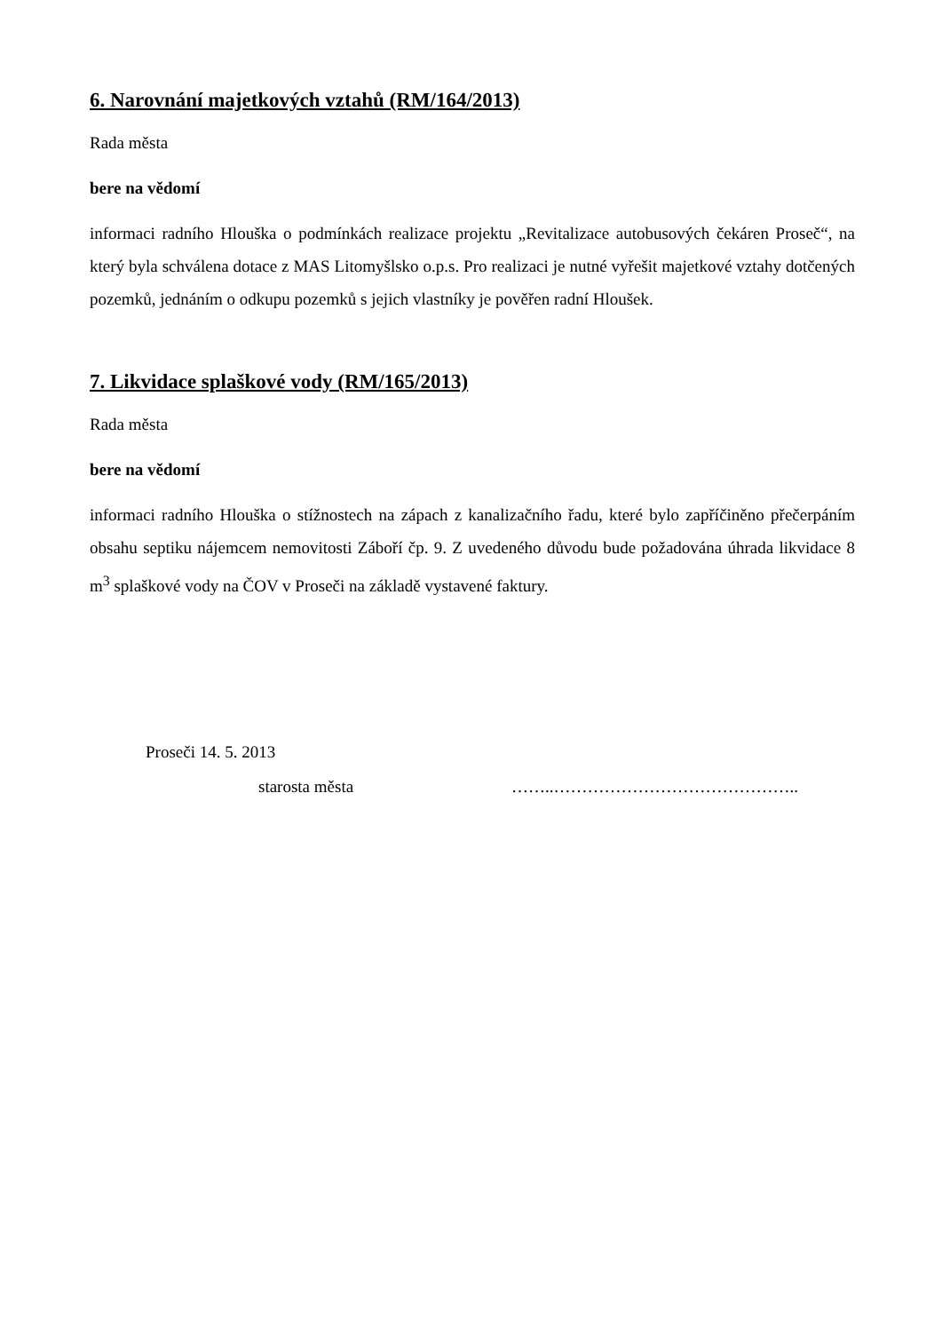6. Narovnání majetkových vztahů (RM/164/2013)
Rada města
bere na vědomí
informaci radního Hlouška o podmínkách realizace projektu „Revitalizace autobusových čekáren Proseč“, na který byla schválena dotace z MAS Litomyšlsko o.p.s. Pro realizaci je nutné vyřešit majetkové vztahy dotčených pozemků, jednáním o odkupu pozemků s jejich vlastníky je pověřen radní Hloušek.
7. Likvidace splaškové vody (RM/165/2013)
Rada města
bere na vědomí
informaci radního Hlouška o stížnostech na zápach z kanalizačního řadu, které bylo zapříčiněno přečerpáním obsahu septiku nájemcem nemovitosti Záboří čp. 9. Z uvedeného důvodu bude požadována úhrada likvidace 8 m<sup>3</sup> splaškové vody na ČOV v Proseči na základě vystavené faktury.
Proseči 14. 5. 2013
starosta města ……..……………………………………..